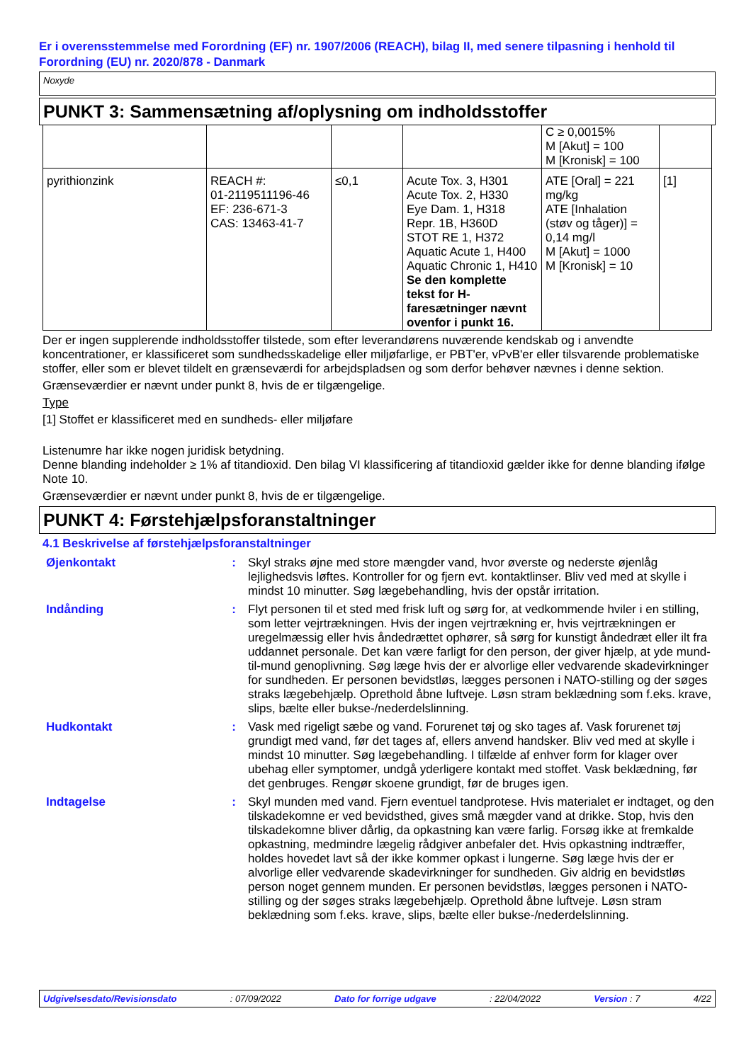Er i overensstemmelse med Forordning (EF) nr. 1907/2006 (REACH), bilag II, med senere tilpasning i henhold til Forordning (EU) nr. 2020/878 - Danmark
Noxyde
PUNKT 3: Sammensætning af/oplysning om indholdsstoffer
| | | | | C ≥ 0,0015% M [Akut] = 100 M [Kronisk] = 100 | |
| pyrithionzink | REACH #: 01-2119511196-46 EF: 236-671-3 CAS: 13463-41-7 | ≤0,1 | Acute Tox. 3, H301 Acute Tox. 2, H330 Eye Dam. 1, H318 Repr. 1B, H360D STOT RE 1, H372 Aquatic Acute 1, H400 Aquatic Chronic 1, H410 Se den komplette tekst for H-faresætninger nævnt ovenfor i punkt 16. | ATE [Oral] = 221 mg/kg ATE [Inhalation (støv og tåger)] = 0,14 mg/l M [Akut] = 1000 M [Kronisk] = 10 | [1] |
Der er ingen supplerende indholdsstoffer tilstede, som efter leverandørens nuværende kendskab og i anvendte koncentrationer, er klassificeret som sundhedsskadelige eller miljøfarlige, er PBT'er, vPvB'er eller tilsvarende problematiske stoffer, eller som er blevet tildelt en grænseværdi for arbejdspladsen og som derfor behøver nævnes i denne sektion.
Grænseværdier er nævnt under punkt 8, hvis de er tilgængelige.
Type
[1] Stoffet er klassificeret med en sundheds- eller miljøfare
Listenumre har ikke nogen juridisk betydning.
Denne blanding indeholder ≥ 1% af titandioxid. Den bilag VI klassificering af titandioxid gælder ikke for denne blanding ifølge Note 10.
Grænseværdier er nævnt under punkt 8, hvis de er tilgængelige.
PUNKT 4: Førstehjælpsforanstaltninger
4.1 Beskrivelse af førstehjælpsforanstaltninger
| Øjenkontakt | : | Skyl straks øjne med store mængder vand, hvor øverste og nederste øjenlåg lejlighedsvis løftes. Kontroller for og fjern evt. kontaktlinser. Bliv ved med at skylle i mindst 10 minutter. Søg lægebehandling, hvis der opstår irritation. |
| Indånding | : | Flyt personen til et sted med frisk luft og sørg for, at vedkommende hviler i en stilling, som letter vejrtrækningen. Hvis der ingen vejrtrækning er, hvis vejrtrækningen er uregelmæssig eller hvis åndedrættet ophører, så sørg for kunstigt åndedræt eller ilt fra uddannet personale. Det kan være farligt for den person, der giver hjælp, at yde mund-til-mund genoplivning. Søg læge hvis der er alvorlige eller vedvarende skadevirkninger for sundheden. Er personen bevidstløs, lægges personen i NATO-stilling og der søges straks lægebehjælp. Oprethold åbne luftveje. Løsn stram beklædning som f.eks. krave, slips, bælte eller bukse-/nederdelslinning. |
| Hudkontakt | : | Vask med rigeligt sæbe og vand. Forurenet tøj og sko tages af. Vask forurenet tøj grundigt med vand, før det tages af, ellers anvend handsker. Bliv ved med at skylle i mindst 10 minutter. Søg lægebehandling. I tilfælde af enhver form for klager over ubehag eller symptomer, undgå yderligere kontakt med stoffet. Vask beklædning, før det genbruges. Rengør skoene grundigt, før de bruges igen. |
| Indtagelse | : | Skyl munden med vand. Fjern eventuel tandprotese. Hvis materialet er indtaget, og den tilskadekomne er ved bevidsthed, gives små mægder vand at drikke. Stop, hvis den tilskadekomne bliver dårlig, da opkastning kan være farlig. Forsøg ikke at fremkalde opkastning, medmindre lægelig rådgiver anbefaler det. Hvis opkastning indtræffer, holdes hovedet lavt så der ikke kommer opkast i lungerne. Søg læge hvis der er alvorlige eller vedvarende skadevirkninger for sundheden. Giv aldrig en bevidstløs person noget gennem munden. Er personen bevidstløs, lægges personen i NATO-stilling og der søges straks lægebehjælp. Oprethold åbne luftveje. Løsn stram beklædning som f.eks. krave, slips, bælte eller bukse-/nederdelslinning. |
Udgivelsesdato/Revisionsdato: 07/09/2022 Dato for forrige udgave: 22/04/2022 Version : 7 4/22